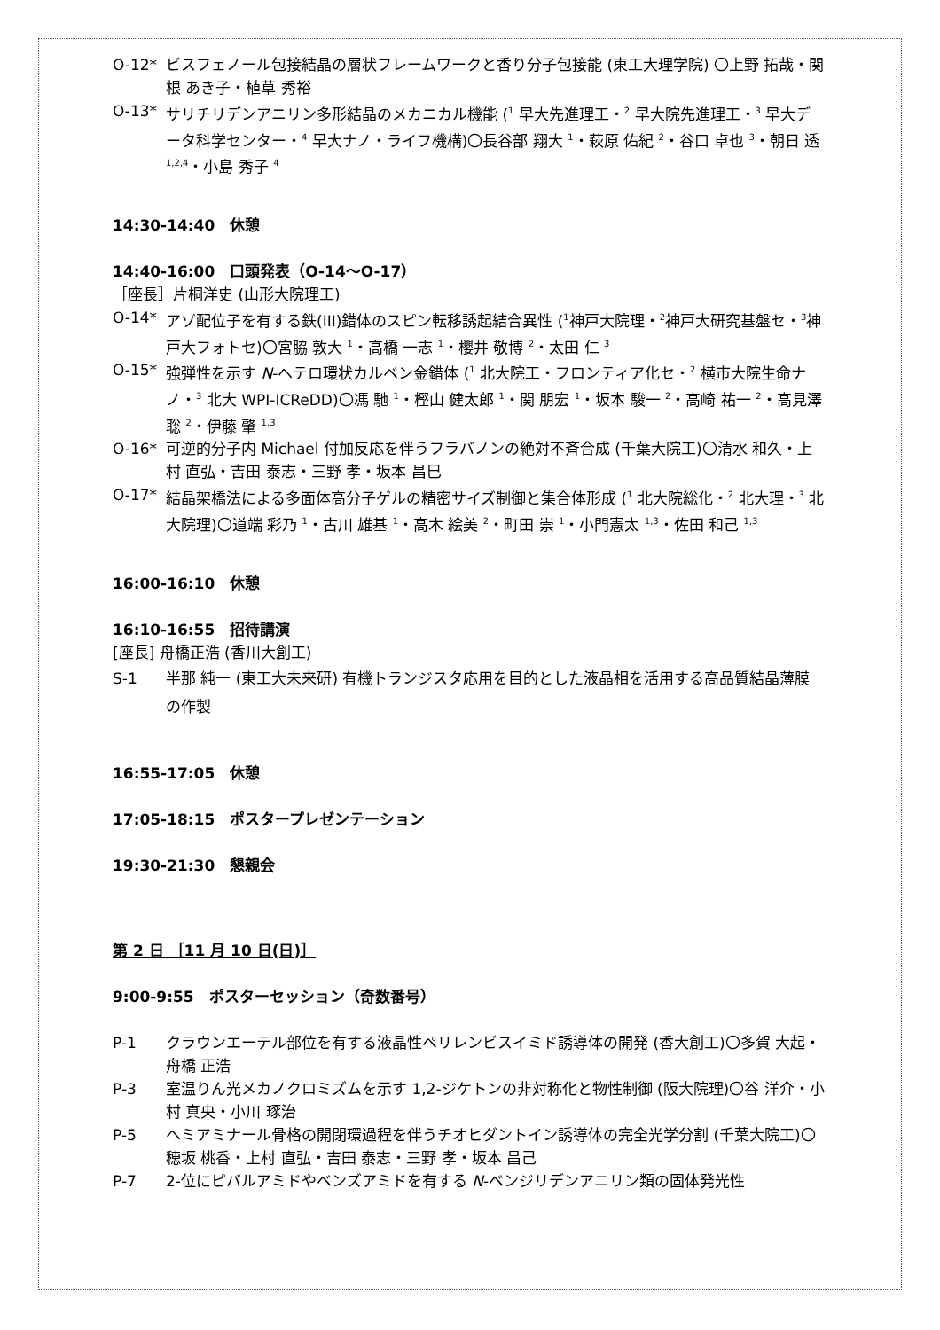O-12* ビスフェノール包接結晶の層状フレームワークと香り分子包接能 (東工大理学院) 〇上野 拓哉・関根 あき子・植草 秀裕
O-13* サリチリデンアニリン多形結晶のメカニカル機能 (<sup>1</sup> 早大先進理工・<sup>2</sup> 早大院先進理工・<sup>3</sup> 早大データ科学センター・<sup>4</sup> 早大ナノ・ライフ機構)〇長谷部 翔大 <sup>1</sup>・萩原 佑紀 <sup>2</sup>・谷口 卓也 <sup>3</sup>・朝日 透 <sup>1,2,4</sup>・小島 秀子 <sup>4</sup>
14:30-14:40　休憩
14:40-16:00　口頭発表（O-14～O-17）
［座長］片桐洋史 (山形大院理工)
O-14* アゾ配位子を有する鉄(III)錯体のスピン転移誘起結合異性 (<sup>1</sup>神戸大院理・<sup>2</sup>神戸大研究基盤セ・<sup>3</sup>神戸大フォトセ)〇宮脇 敦大 <sup>1</sup>・高橋 一志 <sup>1</sup>・櫻井 敬博 <sup>2</sup>・太田 仁 <sup>3</sup>
O-15* 強弾性を示す N-ヘテロ環状カルベン金錯体 (<sup>1</sup> 北大院工・フロンティア化セ・<sup>2</sup> 横市大院生命ナノ・<sup>3</sup> 北大 WPI-ICReDD)〇馮 馳 <sup>1</sup>・樫山 健太郎 <sup>1</sup>・関 朋宏 <sup>1</sup>・坂本 駿一 <sup>2</sup>・高崎 祐一 <sup>2</sup>・高見澤 聡 <sup>2</sup>・伊藤 肇 <sup>1,3</sup>
O-16* 可逆的分子内 Michael 付加反応を伴うフラバノンの絶対不斉合成 (千葉大院工)〇清水 和久・上村 直弘・吉田 泰志・三野 孝・坂本 昌巳
O-17* 結晶架橋法による多面体高分子ゲルの精密サイズ制御と集合体形成 (<sup>1</sup> 北大院総化・<sup>2</sup> 北大理・<sup>3</sup> 北大院理)〇道端 彩乃 <sup>1</sup>・古川 雄基 <sup>1</sup>・高木 絵美 <sup>2</sup>・町田 崇 <sup>1</sup>・小門憲太 <sup>1,3</sup>・佐田 和己 <sup>1,3</sup>
16:00-16:10　休憩
16:10-16:55　招待講演
[座長] 舟橋正浩 (香川大創工)
S-1 半那 純一 (東工大未来研) 有機トランジスタ応用を目的とした液晶相を活用する高品質結晶薄膜の作製
16:55-17:05　休憩
17:05-18:15　ポスタープレゼンテーション
19:30-21:30　懇親会
第 2 日 ［11 月 10 日(日)］
9:00-9:55　ポスターセッション（奇数番号）
P-1 クラウンエーテル部位を有する液晶性ペリレンビスイミド誘導体の開発 (香大創工)〇多賀 大起・舟橋 正浩
P-3 室温りん光メカノクロミズムを示す 1,2-ジケトンの非対称化と物性制御 (阪大院理)〇谷 洋介・小村 真央・小川 琢治
P-5 ヘミアミナール骨格の開閉環過程を伴うチオヒダントイン誘導体の完全光学分割 (千葉大院工)〇穂坂 桃香・上村 直弘・吉田 泰志・三野 孝・坂本 昌己
P-7 2-位にピバルアミドやベンズアミドを有する N-ベンジリデンアニリン類の固体発光性